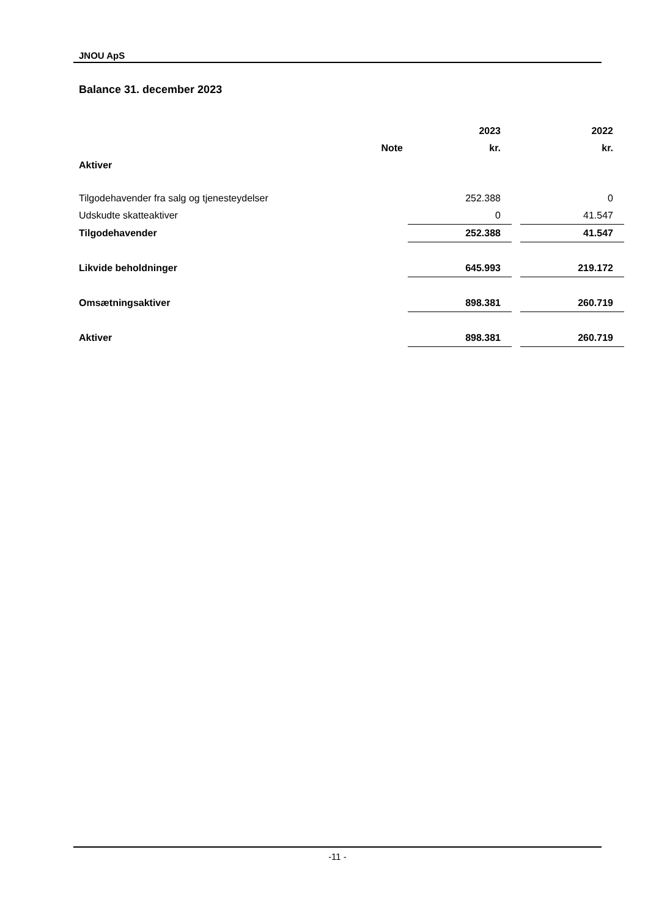JNOU ApS
Balance 31. december 2023
| | | 2023 | | 2022 |
| --- | --- | --- | --- | --- |
| | Note | kr. | | kr. |
| Aktiver | | | | |
| Tilgodehavender fra salg og tjenesteydelser | | 252.388 | | 0 |
| Udskudte skatteaktiver | | 0 | | 41.547 |
| Tilgodehavender | | 252.388 | | 41.547 |
| Likvide beholdninger | | 645.993 | | 219.172 |
| Omsætningsaktiver | | 898.381 | | 260.719 |
| Aktiver | | 898.381 | | 260.719 |
-11 -